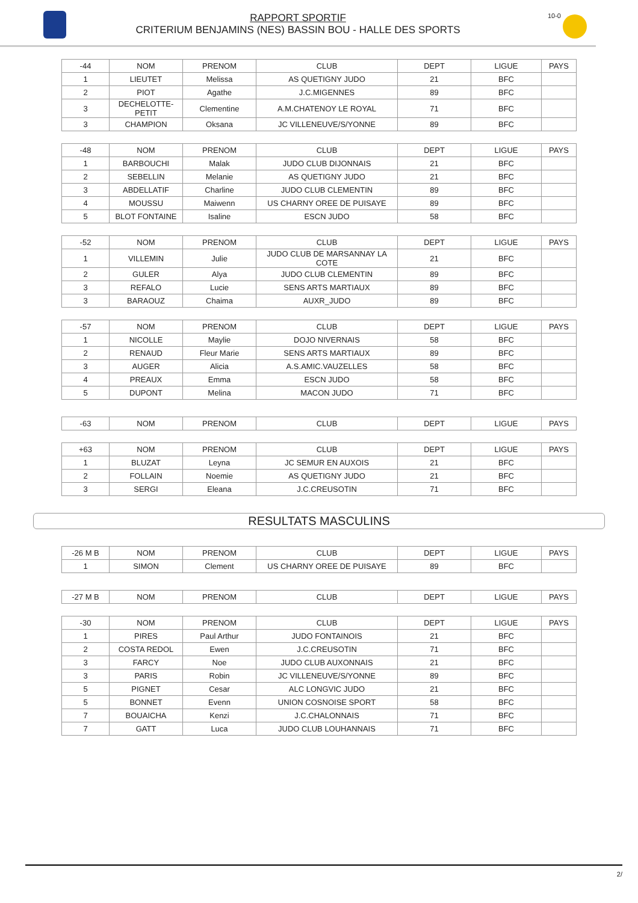RAPPORT SPORTIF
CRITERIUM BENJAMINS (NES) BASSIN BOU - HALLE DES SPORTS
10-0
| -44 | NOM | PRENOM | CLUB | DEPT | LIGUE | PAYS |
| 1 | LIEUTET | Melissa | AS QUETIGNY JUDO | 21 | BFC | |
| 2 | PIOT | Agathe | J.C.MIGENNES | 89 | BFC | |
| 3 | DECHELOTTE-PETIT | Clementine | A.M.CHATENOY LE ROYAL | 71 | BFC | |
| 3 | CHAMPION | Oksana | JC VILLENEUVE/S/YONNE | 89 | BFC | |
| -48 | NOM | PRENOM | CLUB | DEPT | LIGUE | PAYS |
| 1 | BARBOUCHI | Malak | JUDO CLUB DIJONNAIS | 21 | BFC | |
| 2 | SEBELLIN | Melanie | AS QUETIGNY JUDO | 21 | BFC | |
| 3 | ABDELLATIF | Charline | JUDO CLUB CLEMENTIN | 89 | BFC | |
| 4 | MOUSSU | Maiwenn | US CHARNY OREE DE PUISAYE | 89 | BFC | |
| 5 | BLOT FONTAINE | Isaline | ESCN JUDO | 58 | BFC | |
| -52 | NOM | PRENOM | CLUB | DEPT | LIGUE | PAYS |
| 1 | VILLEMIN | Julie | JUDO CLUB DE MARSANNAY LA COTE | 21 | BFC | |
| 2 | GULER | Alya | JUDO CLUB CLEMENTIN | 89 | BFC | |
| 3 | REFALO | Lucie | SENS ARTS MARTIAUX | 89 | BFC | |
| 3 | BARAOUZ | Chaima | AUXR_JUDO | 89 | BFC | |
| -57 | NOM | PRENOM | CLUB | DEPT | LIGUE | PAYS |
| 1 | NICOLLE | Maylie | DOJO NIVERNAIS | 58 | BFC | |
| 2 | RENAUD | Fleur Marie | SENS ARTS MARTIAUX | 89 | BFC | |
| 3 | AUGER | Alicia | A.S.AMIC.VAUZELLES | 58 | BFC | |
| 4 | PREAUX | Emma | ESCN JUDO | 58 | BFC | |
| 5 | DUPONT | Melina | MACON JUDO | 71 | BFC | |
| -63 | NOM | PRENOM | CLUB | DEPT | LIGUE | PAYS |
| +63 | NOM | PRENOM | CLUB | DEPT | LIGUE | PAYS |
| 1 | BLUZAT | Leyna | JC SEMUR EN AUXOIS | 21 | BFC | |
| 2 | FOLLAIN | Noemie | AS QUETIGNY JUDO | 21 | BFC | |
| 3 | SERGI | Eleana | J.C.CREUSOTIN | 71 | BFC | |
RESULTATS MASCULINS
| -26 M B | NOM | PRENOM | CLUB | DEPT | LIGUE | PAYS |
| 1 | SIMON | Clement | US CHARNY OREE DE PUISAYE | 89 | BFC | |
| -27 M B | NOM | PRENOM | CLUB | DEPT | LIGUE | PAYS |
| -30 | NOM | PRENOM | CLUB | DEPT | LIGUE | PAYS |
| 1 | PIRES | Paul Arthur | JUDO FONTAINOIS | 21 | BFC | |
| 2 | COSTA REDOL | Ewen | J.C.CREUSOTIN | 71 | BFC | |
| 3 | FARCY | Noe | JUDO CLUB AUXONNAIS | 21 | BFC | |
| 3 | PARIS | Robin | JC VILLENEUVE/S/YONNE | 89 | BFC | |
| 5 | PIGNET | Cesar | ALC LONGVIC JUDO | 21 | BFC | |
| 5 | BONNET | Evenn | UNION COSNOISE SPORT | 58 | BFC | |
| 7 | BOUAICHA | Kenzi | J.C.CHALONNAIS | 71 | BFC | |
| 7 | GATT | Luca | JUDO CLUB LOUHANNAIS | 71 | BFC | |
2/